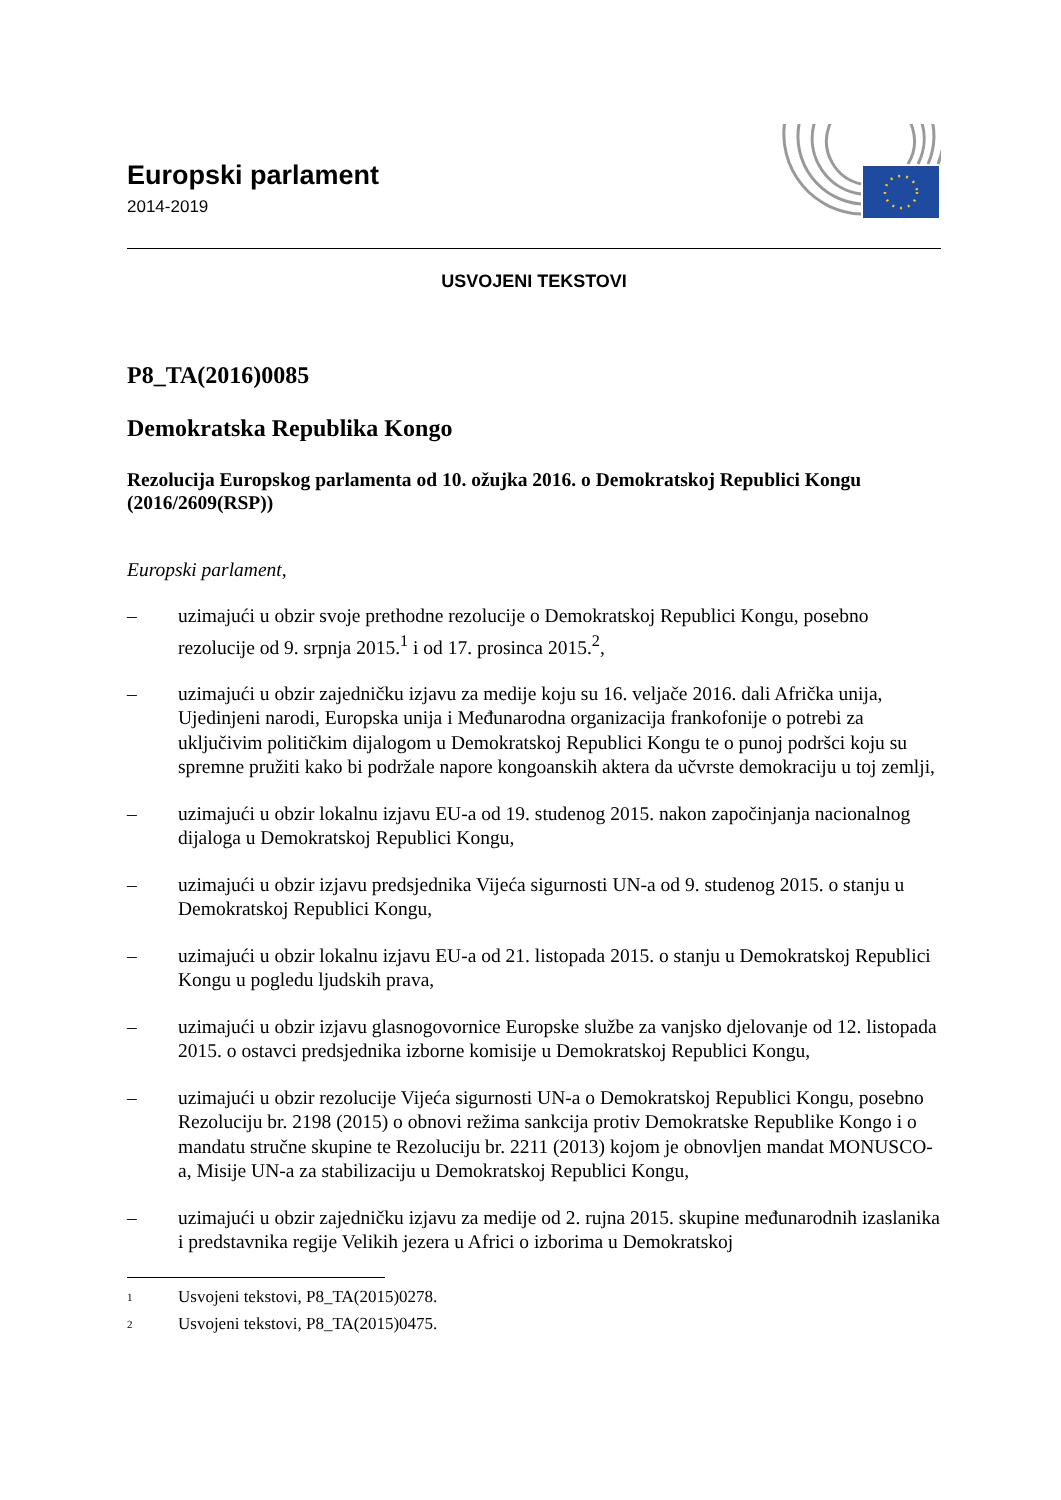Europski parlament
2014-2019
USVOJENI TEKSTOVI
P8_TA(2016)0085
Demokratska Republika Kongo
Rezolucija Europskog parlamenta od 10. ožujka 2016. o Demokratskoj Republici Kongu (2016/2609(RSP))
Europski parlament,
– uzimajući u obzir svoje prethodne rezolucije o Demokratskoj Republici Kongu, posebno rezolucije od 9. srpnja 2015.<sup>1</sup> i od 17. prosinca 2015.<sup>2</sup>,
– uzimajući u obzir zajedničku izjavu za medije koju su 16. veljače 2016. dali Afrička unija, Ujedinjeni narodi, Europska unija i Međunarodna organizacija frankofonije o potrebi za uključivim političkim dijalogom u Demokratskoj Republici Kongu te o punoj podršci koju su spremne pružiti kako bi podržale napore kongoanskih aktera da učvrste demokraciju u toj zemlji,
– uzimajući u obzir lokalnu izjavu EU-a od 19. studenog 2015. nakon započinjanja nacionalnog dijaloga u Demokratskoj Republici Kongu,
– uzimajući u obzir izjavu predsjednika Vijeća sigurnosti UN-a od 9. studenog 2015. o stanju u Demokratskoj Republici Kongu,
– uzimajući u obzir lokalnu izjavu EU-a od 21. listopada 2015. o stanju u Demokratskoj Republici Kongu u pogledu ljudskih prava,
– uzimajući u obzir izjavu glasnogovornice Europske službe za vanjsko djelovanje od 12. listopada 2015. o ostavci predsjednika izborne komisije u Demokratskoj Republici Kongu,
– uzimajući u obzir rezolucije Vijeća sigurnosti UN-a o Demokratskoj Republici Kongu, posebno Rezoluciju br. 2198 (2015) o obnovi režima sankcija protiv Demokratske Republike Kongo i o mandatu stručne skupine te Rezoluciju br. 2211 (2013) kojom je obnovljen mandat MONUSCO-a, Misije UN-a za stabilizaciju u Demokratskoj Republici Kongu,
– uzimajući u obzir zajedničku izjavu za medije od 2. rujna 2015. skupine međunarodnih izaslanika i predstavnika regije Velikih jezera u Africi o izborima u Demokratskoj
<sup>1</sup> Usvojeni tekstovi, P8_TA(2015)0278.
<sup>2</sup> Usvojeni tekstovi, P8_TA(2015)0475.